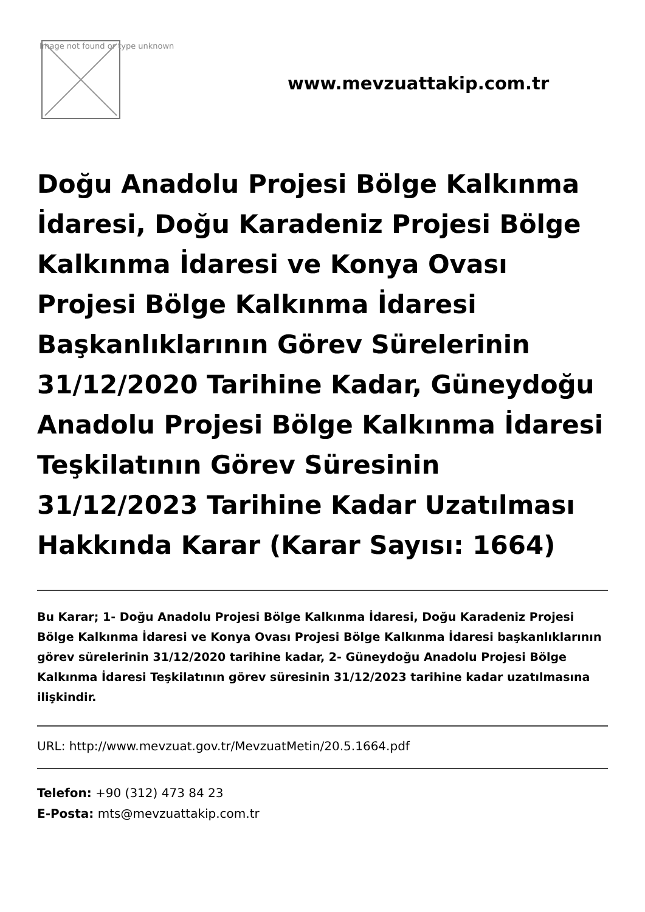Image not found or type unknown
www.mevzuattakip.com.tr
Doğu Anadolu Projesi Bölge Kalkınma İdaresi, Doğu Karadeniz Projesi Bölge Kalkınma İdaresi ve Konya Ovası Projesi Bölge Kalkınma İdaresi Başkanlıklarının Görev Sürelerinin 31/12/2020 Tarihine Kadar, Güneydoğu Anadolu Projesi Bölge Kalkınma İdaresi Teşkilatının Görev Süresinin 31/12/2023 Tarihine Kadar Uzatılması Hakkında Karar (Karar Sayısı: 1664)
Bu Karar; 1- Doğu Anadolu Projesi Bölge Kalkınma İdaresi, Doğu Karadeniz Projesi Bölge Kalkınma İdaresi ve Konya Ovası Projesi Bölge Kalkınma İdaresi başkanlıklarının görev sürelerinin 31/12/2020 tarihine kadar, 2- Güneydoğu Anadolu Projesi Bölge Kalkınma İdaresi Teşkilatının görev süresinin 31/12/2023 tarihine kadar uzatılmasına ilişkindir.
URL: http://www.mevzuat.gov.tr/MevzuatMetin/20.5.1664.pdf
Telefon: +90 (312) 473 84 23
E-Posta: mts@mevzuattakip.com.tr